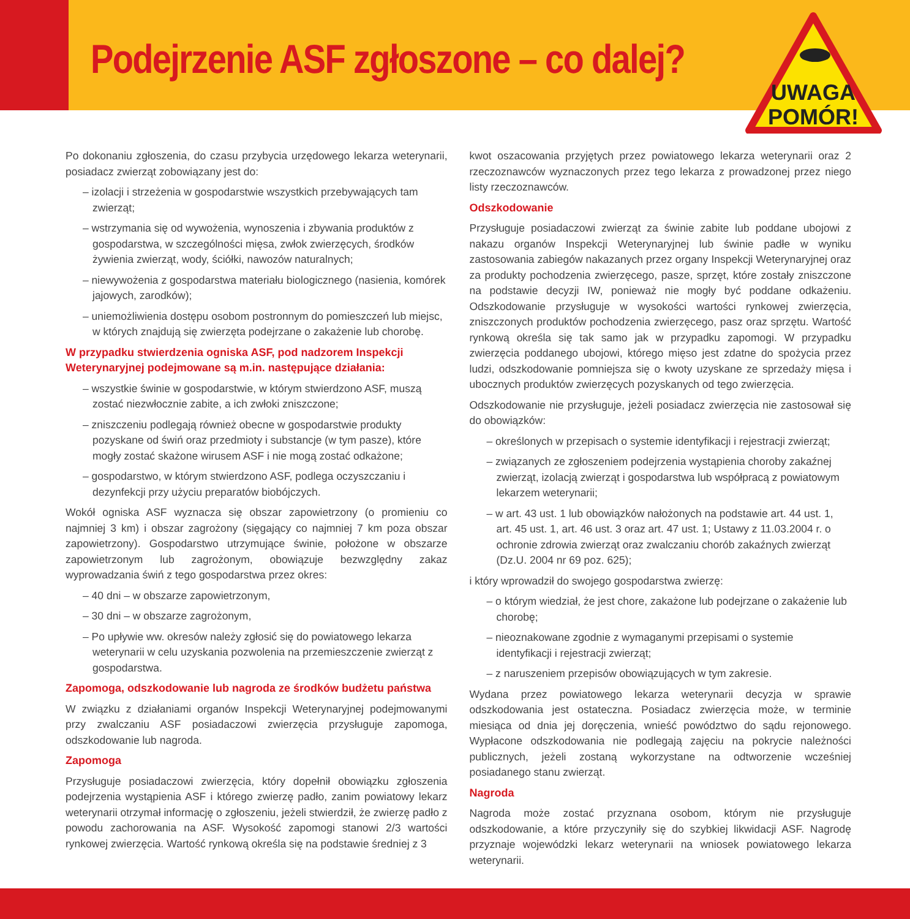Podejrzenie ASF zgłoszone – co dalej?
UWAGA
POMÓR!
Po dokonaniu zgłoszenia, do czasu przybycia urzędowego lekarza weterynarii, posiadacz zwierząt zobowiązany jest do:
– izolacji i strzeżenia w gospodarstwie wszystkich przebywających tam zwierząt;
– wstrzymania się od wywożenia, wynoszenia i zbywania produktów z gospodarstwa, w szczególności mięsa, zwłok zwierzęcych, środków żywienia zwierząt, wody, ściółki, nawozów naturalnych;
– niewywożenia z gospodarstwa materiału biologicznego (nasienia, komórek jajowych, zarodków);
– uniemożliwienia dostępu osobom postronnym do pomieszczeń lub miejsc, w których znajdują się zwierzęta podejrzane o zakażenie lub chorobę.
W przypadku stwierdzenia ogniska ASF, pod nadzorem Inspekcji Weterynaryjnej podejmowane są m.in. następujące działania:
– wszystkie świnie w gospodarstwie, w którym stwierdzono ASF, muszą zostać niezwłocznie zabite, a ich zwłoki zniszczone;
– zniszczeniu podlegają również obecne w gospodarstwie produkty pozyskane od świń oraz przedmioty i substancje (w tym pasze), które mogły zostać skażone wirusem ASF i nie mogą zostać odkażone;
– gospodarstwo, w którym stwierdzono ASF, podlega oczyszczaniu i dezynfekcji przy użyciu preparatów biobójczych.
Wokół ogniska ASF wyznacza się obszar zapowietrzony (o promieniu co najmniej 3 km) i obszar zagrożony (sięgający co najmniej 7 km poza obszar zapowietrzony). Gospodarstwo utrzymujące świnie, położone w obszarze zapowietrzonym lub zagrożonym, obowiązuje bezwzględny zakaz wyprowadzania świń z tego gospodarstwa przez okres:
– 40 dni – w obszarze zapowietrzonym,
– 30 dni – w obszarze zagrożonym,
– Po upływie ww. okresów należy zgłosić się do powiatowego lekarza weterynarii w celu uzyskania pozwolenia na przemieszczenie zwierząt z gospodarstwa.
Zapomoga, odszkodowanie lub nagroda ze środków budżetu państwa
W związku z działaniami organów Inspekcji Weterynaryjnej podejmowanymi przy zwalczaniu ASF posiadaczowi zwierzęcia przysługuje zapomoga, odszkodowanie lub nagroda.
Zapomoga
Przysługuje posiadaczowi zwierzęcia, który dopełnił obowiązku zgłoszenia podejrzenia wystąpienia ASF i którego zwierzę padło, zanim powiatowy lekarz weterynarii otrzymał informację o zgłoszeniu, jeżeli stwierdził, że zwierzę padło z powodu zachorowania na ASF. Wysokość zapomogi stanowi 2/3 wartości rynkowej zwierzęcia. Wartość rynkową określa się na podstawie średniej z 3
kwot oszacowania przyjętych przez powiatowego lekarza weterynarii oraz 2 rzeczoznawców wyznaczonych przez tego lekarza z prowadzonej przez niego listy rzeczoznawców.
Odszkodowanie
Przysługuje posiadaczowi zwierząt za świnie zabite lub poddane ubojowi z nakazu organów Inspekcji Weterynaryjnej lub świnie padłe w wyniku zastosowania zabiegów nakazanych przez organy Inspekcji Weterynaryjnej oraz za produkty pochodzenia zwierzęcego, pasze, sprzęt, które zostały zniszczone na podstawie decyzji IW, ponieważ nie mogły być poddane odkażeniu. Odszkodowanie przysługuje w wysokości wartości rynkowej zwierzęcia, zniszczonych produktów pochodzenia zwierzęcego, pasz oraz sprzętu. Wartość rynkową określa się tak samo jak w przypadku zapomogi. W przypadku zwierzęcia poddanego ubojowi, którego mięso jest zdatne do spożycia przez ludzi, odszkodowanie pomniejsza się o kwoty uzyskane ze sprzedaży mięsa i ubocznych produktów zwierzęcych pozyskanych od tego zwierzęcia.
Odszkodowanie nie przysługuje, jeżeli posiadacz zwierzęcia nie zastosował się do obowiązków:
– określonych w przepisach o systemie identyfikacji i rejestracji zwierząt;
– związanych ze zgłoszeniem podejrzenia wystąpienia choroby zakaźnej zwierząt, izolacją zwierząt i gospodarstwa lub współpracą z powiatowym lekarzem weterynarii;
– w art. 43 ust. 1 lub obowiązków nałożonych na podstawie art. 44 ust. 1, art. 45 ust. 1, art. 46 ust. 3 oraz art. 47 ust. 1; Ustawy z 11.03.2004 r. o ochronie zdrowia zwierząt oraz zwalczaniu chorób zakaźnych zwierząt (Dz.U. 2004 nr 69 poz. 625);
i który wprowadził do swojego gospodarstwa zwierzę:
– o którym wiedział, że jest chore, zakażone lub podejrzane o zakażenie lub chorobę;
– nieoznakowane zgodnie z wymaganymi przepisami o systemie identyfikacji i rejestracji zwierząt;
– z naruszeniem przepisów obowiązujących w tym zakresie.
Wydana przez powiatowego lekarza weterynarii decyzja w sprawie odszkodowania jest ostateczna. Posiadacz zwierzęcia może, w terminie miesiąca od dnia jej doręczenia, wnieść powództwo do sądu rejonowego. Wypłacone odszkodowania nie podlegają zajęciu na pokrycie należności publicznych, jeżeli zostaną wykorzystane na odtworzenie wcześniej posiadanego stanu zwierząt.
Nagroda
Nagroda może zostać przyznana osobom, którym nie przysługuje odszkodowanie, a które przyczyniły się do szybkiej likwidacji ASF. Nagrodę przyznaje wojewódzki lekarz weterynarii na wniosek powiatowego lekarza weterynarii.